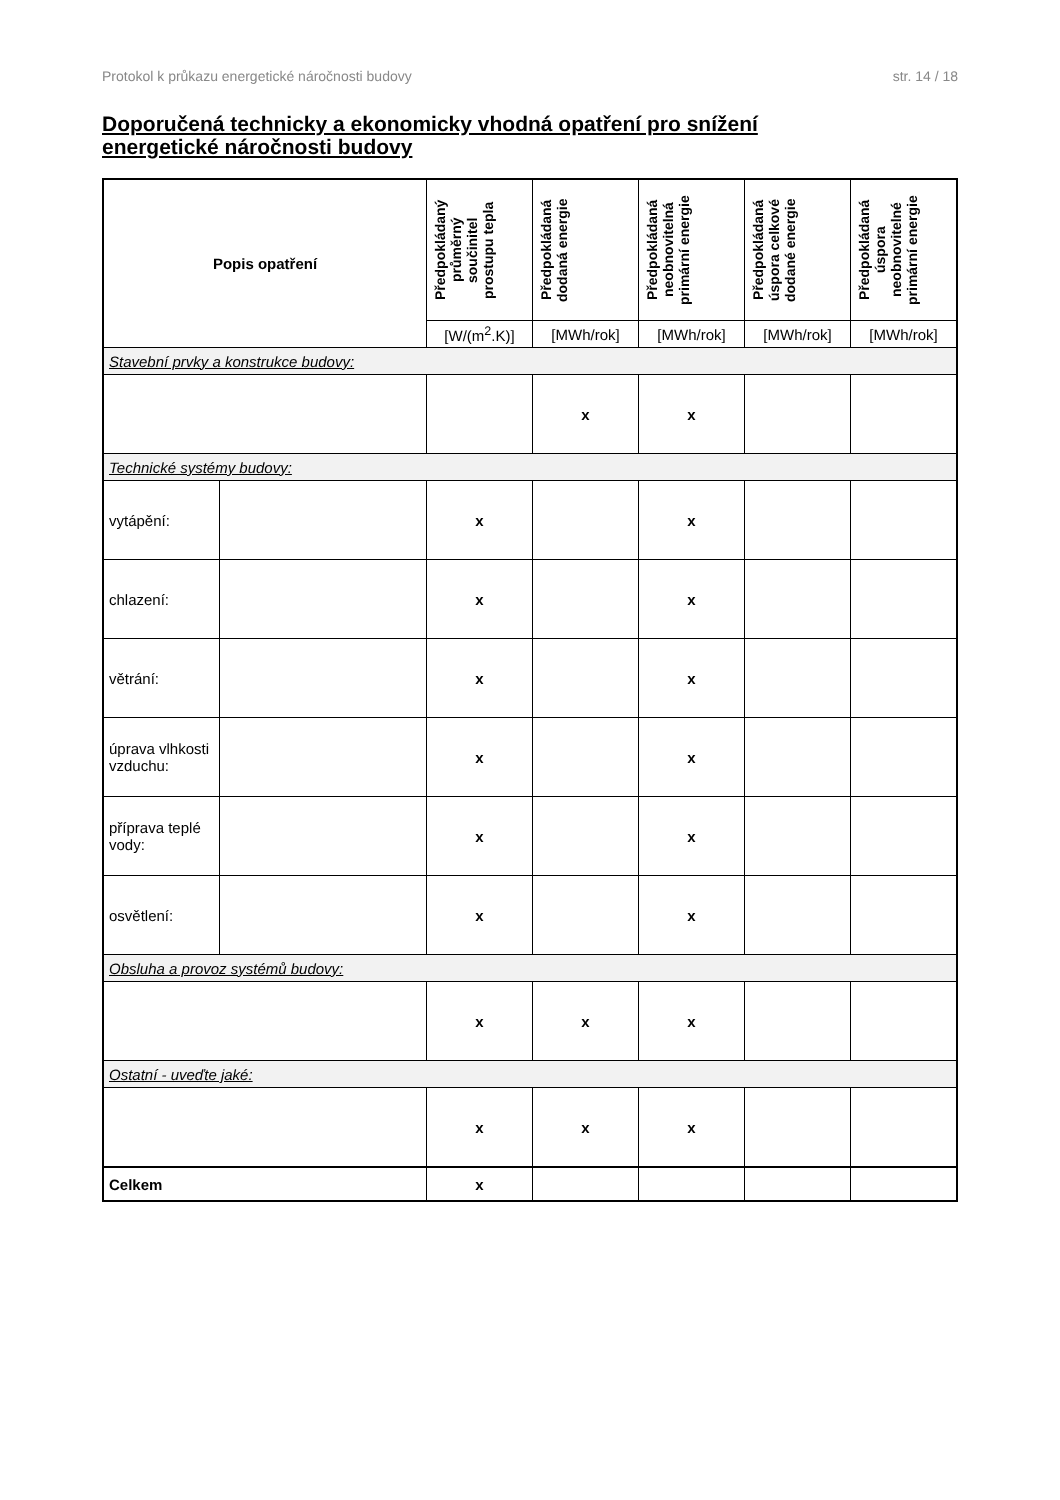Protokol k průkazu energetické náročnosti budovy str. 14 / 18
Doporučená technicky a ekonomicky vhodná opatření pro snížení energetické náročnosti budovy
| Popis opatření | | Předpokládaný průměrný součinitel prostupu tepla | Předpokládaná dodaná energie | Předpokládaná neobnovitelná primární energie | Předpokládaná úspora celkové dodané energie | Předpokládaná úspora neobnovitelné primární energie |
| --- | --- | --- | --- | --- | --- | --- |
| | | [W/(m<sup>2</sup>.K)] | [MWh/rok] | [MWh/rok] | [MWh/rok] | [MWh/rok] |
| Stavební prvky a konstrukce budovy: | | | | | | |
| | | | x | x | | |
| Technické systémy budovy: | | | | | | |
| vytápění: | | x | | x | | |
| chlazení: | | x | | x | | |
| větrání: | | x | | x | | |
| úprava vlhkosti vzduchu: | | x | | x | | |
| příprava teplé vody: | | x | | x | | |
| osvětlení: | | x | | x | | |
| Obsluha a provoz systémů budovy: | | | | | | |
| | | x | x | x | | |
| Ostatní - uveďte jaké: | | | | | | |
| | | x | x | x | | |
| Celkem | | x | | | | |